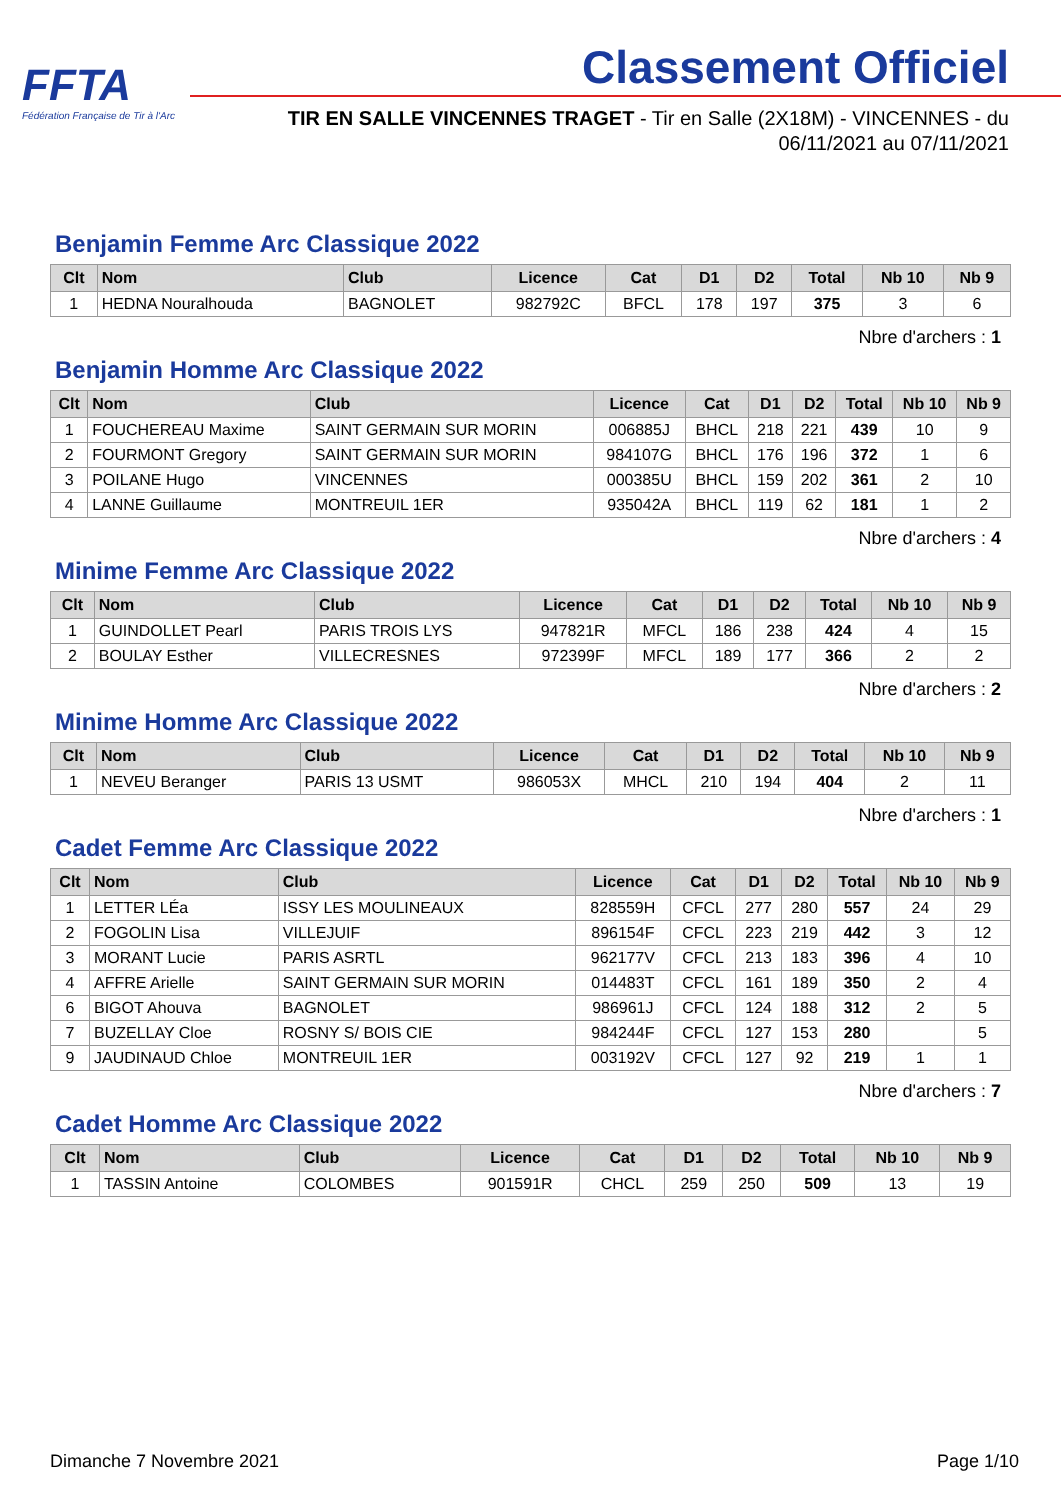FFTA
Fédération Française de Tir à l'Arc
Classement Officiel
TIR EN SALLE VINCENNES TRAGET - Tir en Salle (2X18M) - VINCENNES - du
06/11/2021 au 07/11/2021
Benjamin Femme Arc Classique 2022
| Clt | Nom | Club | Licence | Cat | D1 | D2 | Total | Nb 10 | Nb 9 |
| --- | --- | --- | --- | --- | --- | --- | --- | --- | --- |
| 1 | HEDNA Nouralhouda | BAGNOLET | 982792C | BFCL | 178 | 197 | 375 | 3 | 6 |
Nbre d'archers : 1
Benjamin Homme Arc Classique 2022
| Clt | Nom | Club | Licence | Cat | D1 | D2 | Total | Nb 10 | Nb 9 |
| --- | --- | --- | --- | --- | --- | --- | --- | --- | --- |
| 1 | FOUCHEREAU Maxime | SAINT GERMAIN SUR MORIN | 006885J | BHCL | 218 | 221 | 439 | 10 | 9 |
| 2 | FOURMONT Gregory | SAINT GERMAIN SUR MORIN | 984107G | BHCL | 176 | 196 | 372 | 1 | 6 |
| 3 | POILANE Hugo | VINCENNES | 000385U | BHCL | 159 | 202 | 361 | 2 | 10 |
| 4 | LANNE Guillaume | MONTREUIL 1ER | 935042A | BHCL | 119 | 62 | 181 | 1 | 2 |
Nbre d'archers : 4
Minime Femme Arc Classique 2022
| Clt | Nom | Club | Licence | Cat | D1 | D2 | Total | Nb 10 | Nb 9 |
| --- | --- | --- | --- | --- | --- | --- | --- | --- | --- |
| 1 | GUINDOLLET Pearl | PARIS TROIS LYS | 947821R | MFCL | 186 | 238 | 424 | 4 | 15 |
| 2 | BOULAY Esther | VILLECRESNES | 972399F | MFCL | 189 | 177 | 366 | 2 | 2 |
Nbre d'archers : 2
Minime Homme Arc Classique 2022
| Clt | Nom | Club | Licence | Cat | D1 | D2 | Total | Nb 10 | Nb 9 |
| --- | --- | --- | --- | --- | --- | --- | --- | --- | --- |
| 1 | NEVEU Beranger | PARIS 13 USMT | 986053X | MHCL | 210 | 194 | 404 | 2 | 11 |
Nbre d'archers : 1
Cadet Femme Arc Classique 2022
| Clt | Nom | Club | Licence | Cat | D1 | D2 | Total | Nb 10 | Nb 9 |
| --- | --- | --- | --- | --- | --- | --- | --- | --- | --- |
| 1 | LETTER LÉa | ISSY LES MOULINEAUX | 828559H | CFCL | 277 | 280 | 557 | 24 | 29 |
| 2 | FOGOLIN Lisa | VILLEJUIF | 896154F | CFCL | 223 | 219 | 442 | 3 | 12 |
| 3 | MORANT Lucie | PARIS ASRTL | 962177V | CFCL | 213 | 183 | 396 | 4 | 10 |
| 4 | AFFRE Arielle | SAINT GERMAIN SUR MORIN | 014483T | CFCL | 161 | 189 | 350 | 2 | 4 |
| 6 | BIGOT Ahouva | BAGNOLET | 986961J | CFCL | 124 | 188 | 312 | 2 | 5 |
| 7 | BUZELLAY Cloe | ROSNY S/ BOIS CIE | 984244F | CFCL | 127 | 153 | 280 | | 5 |
| 9 | JAUDINAUD Chloe | MONTREUIL 1ER | 003192V | CFCL | 127 | 92 | 219 | 1 | 1 |
Nbre d'archers : 7
Cadet Homme Arc Classique 2022
| Clt | Nom | Club | Licence | Cat | D1 | D2 | Total | Nb 10 | Nb 9 |
| --- | --- | --- | --- | --- | --- | --- | --- | --- | --- |
| 1 | TASSIN Antoine | COLOMBES | 901591R | CHCL | 259 | 250 | 509 | 13 | 19 |
Dimanche 7 Novembre 2021 Page 1/10